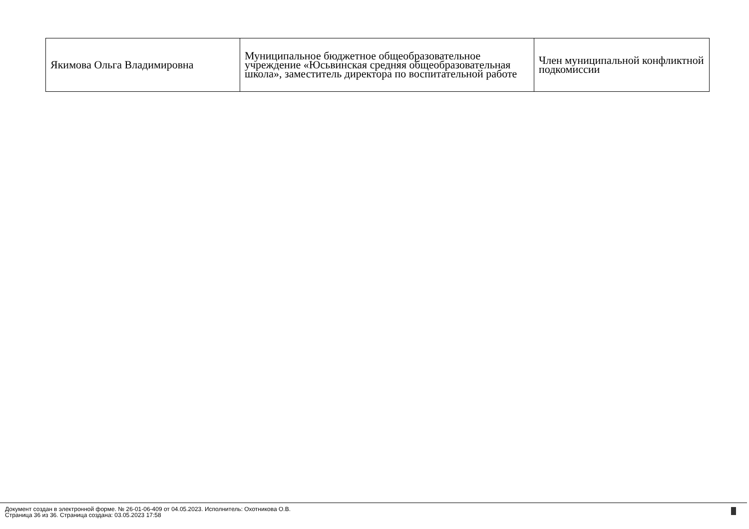| Якимова Ольга Владимировна | Муниципальное бюджетное общеобразовательное учреждение «Юсьвинская средняя общеобразовательная школа», заместитель директора по воспитательной работе | Член муниципальной конфликтной подкомиссии |
Документ создан в электронной форме. № 26-01-06-409 от 04.05.2023. Исполнитель: Охотникова О.В.
Страница 36 из 36. Страница создана: 03.05.2023 17:58